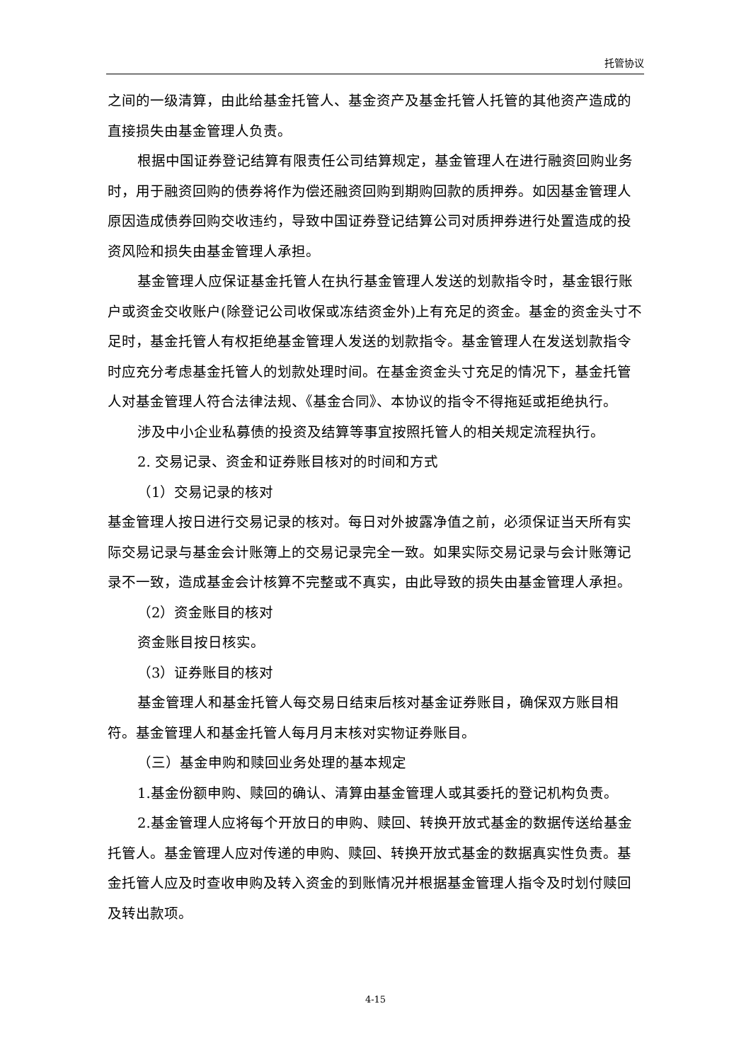托管协议
之间的一级清算，由此给基金托管人、基金资产及基金托管人托管的其他资产造成的直接损失由基金管理人负责。
根据中国证券登记结算有限责任公司结算规定，基金管理人在进行融资回购业务时，用于融资回购的债券将作为偿还融资回购到期购回款的质押券。如因基金管理人原因造成债券回购交收违约，导致中国证券登记结算公司对质押券进行处置造成的投资风险和损失由基金管理人承担。
基金管理人应保证基金托管人在执行基金管理人发送的划款指令时，基金银行账户或资金交收账户(除登记公司收保或冻结资金外)上有充足的资金。基金的资金头寸不足时，基金托管人有权拒绝基金管理人发送的划款指令。基金管理人在发送划款指令时应充分考虑基金托管人的划款处理时间。在基金资金头寸充足的情况下，基金托管人对基金管理人符合法律法规、《基金合同》、本协议的指令不得拖延或拒绝执行。
涉及中小企业私募债的投资及结算等事宜按照托管人的相关规定流程执行。
2. 交易记录、资金和证券账目核对的时间和方式
（1）交易记录的核对
基金管理人按日进行交易记录的核对。每日对外披露净值之前，必须保证当天所有实际交易记录与基金会计账簿上的交易记录完全一致。如果实际交易记录与会计账簿记录不一致，造成基金会计核算不完整或不真实，由此导致的损失由基金管理人承担。
（2）资金账目的核对
资金账目按日核实。
（3）证券账目的核对
基金管理人和基金托管人每交易日结束后核对基金证券账目，确保双方账目相符。基金管理人和基金托管人每月月末核对实物证券账目。
（三）基金申购和赎回业务处理的基本规定
1.基金份额申购、赎回的确认、清算由基金管理人或其委托的登记机构负责。
2.基金管理人应将每个开放日的申购、赎回、转换开放式基金的数据传送给基金托管人。基金管理人应对传递的申购、赎回、转换开放式基金的数据真实性负责。基金托管人应及时查收申购及转入资金的到账情况并根据基金管理人指令及时划付赎回及转出款项。
4-15